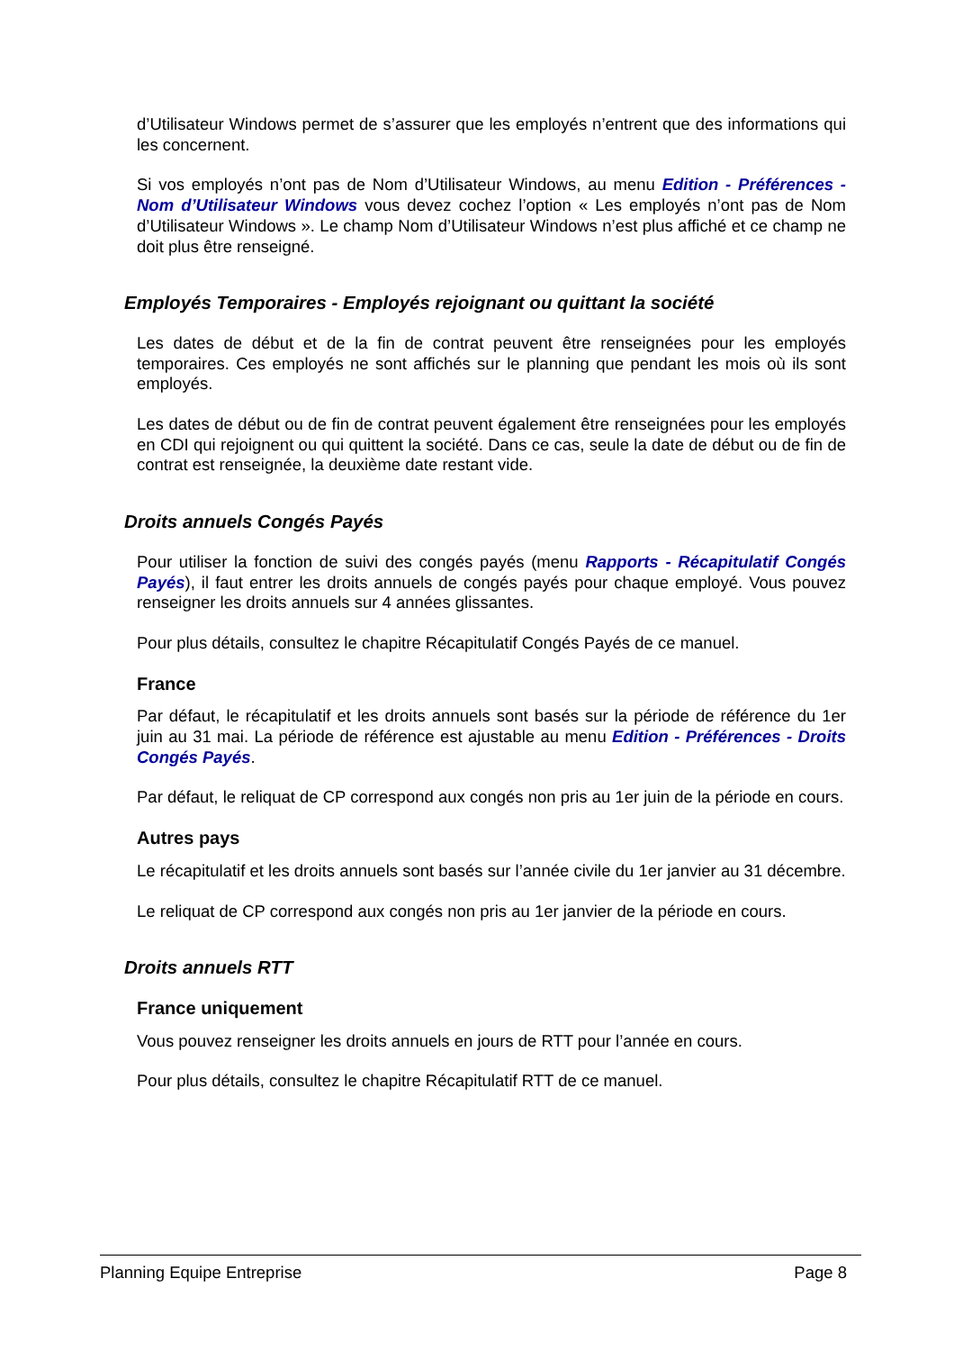d’Utilisateur Windows permet de s’assurer que les employés n’entrent que des informations qui les concernent.
Si vos employés n’ont pas de Nom d’Utilisateur Windows, au menu Edition - Préférences - Nom d’Utilisateur Windows vous devez cochez l’option « Les employés n’ont pas de Nom d’Utilisateur Windows ». Le champ Nom d’Utilisateur Windows n’est plus affiché et ce champ ne doit plus être renseigné.
Employés Temporaires - Employés rejoignant ou quittant la société
Les dates de début et de la fin de contrat peuvent être renseignées pour les employés temporaires. Ces employés ne sont affichés sur le planning que pendant les mois où ils sont employés.
Les dates de début ou de fin de contrat peuvent également être renseignées pour les employés en CDI qui rejoignent ou qui quittent la société. Dans ce cas, seule la date de début ou de fin de contrat est renseignée, la deuxième date restant vide.
Droits annuels Congés Payés
Pour utiliser la fonction de suivi des congés payés (menu Rapports - Récapitulatif Congés Payés), il faut entrer les droits annuels de congés payés pour chaque employé. Vous pouvez renseigner les droits annuels sur 4 années glissantes.
Pour plus détails, consultez le chapitre Récapitulatif Congés Payés de ce manuel.
France
Par défaut, le récapitulatif et les droits annuels sont basés sur la période de référence du 1er juin au 31 mai. La période de référence est ajustable au menu Edition - Préférences - Droits Congés Payés.
Par défaut, le reliquat de CP correspond aux congés non pris au 1er juin de la période en cours.
Autres pays
Le récapitulatif et les droits annuels sont basés sur l’année civile du 1er janvier au 31 décembre.
Le reliquat de CP correspond aux congés non pris au 1er janvier de la période en cours.
Droits annuels RTT
France uniquement
Vous pouvez renseigner les droits annuels en jours de RTT pour l’année en cours.
Pour plus détails, consultez le chapitre Récapitulatif RTT de ce manuel.
Planning Equipe Entreprise Page 8